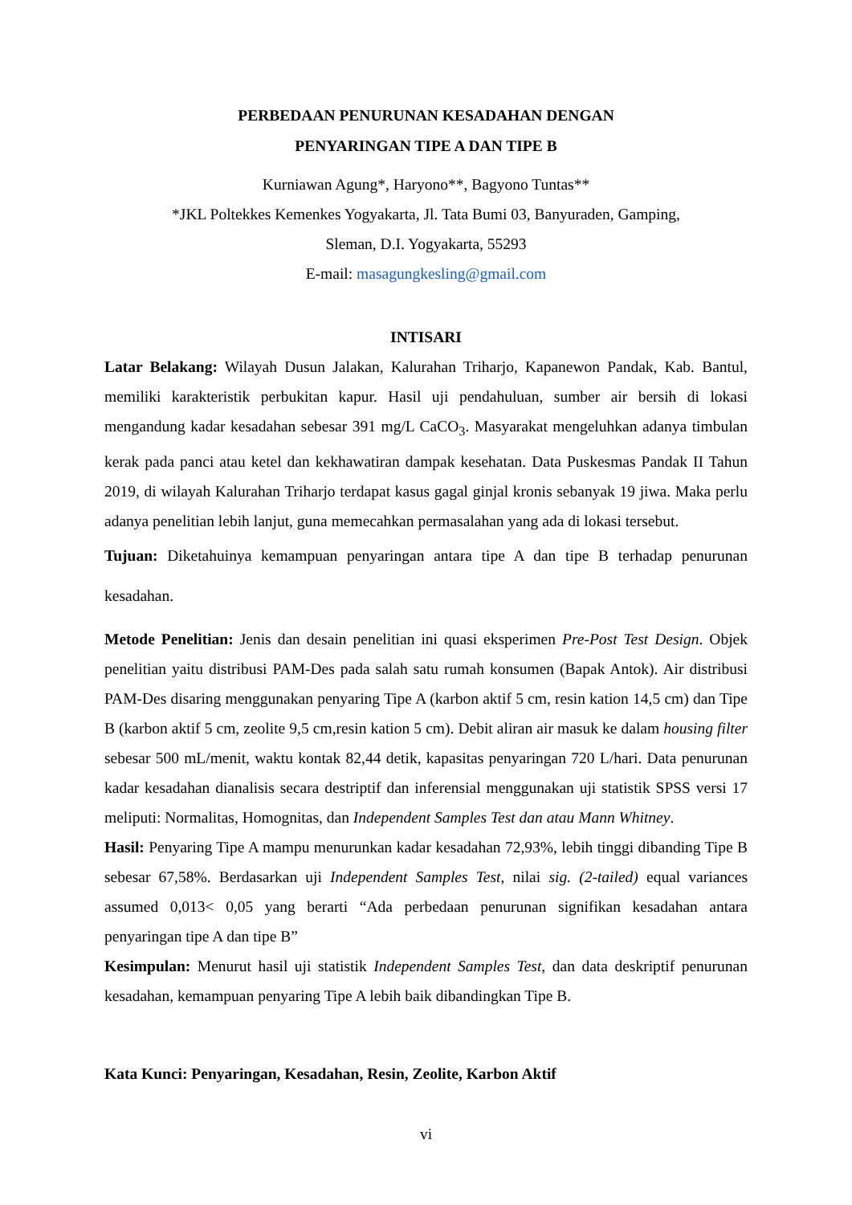PERBEDAAN PENURUNAN KESADAHAN DENGAN
PENYARINGAN TIPE A DAN TIPE B
Kurniawan Agung*, Haryono**, Bagyono Tuntas**
*JKL Poltekkes Kemenkes Yogyakarta, Jl. Tata Bumi 03, Banyuraden, Gamping,
Sleman, D.I. Yogyakarta, 55293
E-mail: masagungkesling@gmail.com
INTISARI
Latar Belakang: Wilayah Dusun Jalakan, Kalurahan Triharjo, Kapanewon Pandak, Kab. Bantul, memiliki karakteristik perbukitan kapur. Hasil uji pendahuluan, sumber air bersih di lokasi mengandung kadar kesadahan sebesar 391 mg/L CaCO<sub>3</sub>. Masyarakat mengeluhkan adanya timbulan kerak pada panci atau ketel dan kekhawatiran dampak kesehatan. Data Puskesmas Pandak II Tahun 2019, di wilayah Kalurahan Triharjo terdapat kasus gagal ginjal kronis sebanyak 19 jiwa. Maka perlu adanya penelitian lebih lanjut, guna memecahkan permasalahan yang ada di lokasi tersebut.
Tujuan: Diketahuinya kemampuan penyaringan antara tipe A dan tipe B terhadap penurunan kesadahan.
Metode Penelitian: Jenis dan desain penelitian ini quasi eksperimen Pre-Post Test Design. Objek penelitian yaitu distribusi PAM-Des pada salah satu rumah konsumen (Bapak Antok). Air distribusi PAM-Des disaring menggunakan penyaring Tipe A (karbon aktif 5 cm, resin kation 14,5 cm) dan Tipe B (karbon aktif 5 cm, zeolite 9,5 cm,resin kation 5 cm). Debit aliran air masuk ke dalam housing filter sebesar 500 mL/menit, waktu kontak 82,44 detik, kapasitas penyaringan 720 L/hari. Data penurunan kadar kesadahan dianalisis secara destriptif dan inferensial menggunakan uji statistik SPSS versi 17 meliputi: Normalitas, Homognitas, dan Independent Samples Test dan atau Mann Whitney.
Hasil: Penyaring Tipe A mampu menurunkan kadar kesadahan 72,93%, lebih tinggi dibanding Tipe B sebesar 67,58%. Berdasarkan uji Independent Samples Test, nilai sig. (2-tailed) equal variances assumed 0,013< 0,05 yang berarti “Ada perbedaan penurunan signifikan kesadahan antara penyaringan tipe A dan tipe B”
Kesimpulan: Menurut hasil uji statistik Independent Samples Test, dan data deskriptif penurunan kesadahan, kemampuan penyaring Tipe A lebih baik dibandingkan Tipe B.
Kata Kunci: Penyaringan, Kesadahan, Resin, Zeolite, Karbon Aktif
vi